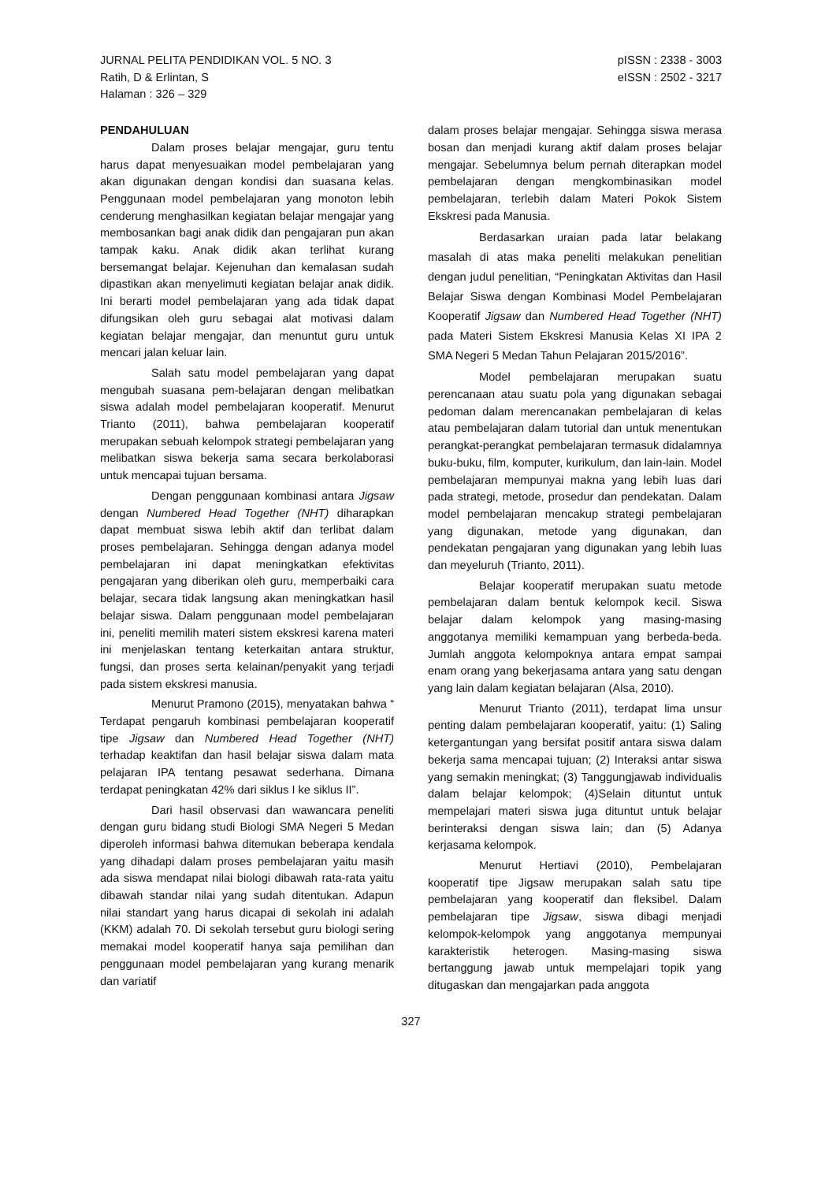JURNAL PELITA PENDIDIKAN VOL. 5 NO. 3
Ratih, D & Erlintan, S
Halaman : 326 – 329
pISSN : 2338 - 3003
eISSN : 2502 - 3217
PENDAHULUAN
Dalam proses belajar mengajar, guru tentu harus dapat menyesuaikan model pembelajaran yang akan digunakan dengan kondisi dan suasana kelas. Penggunaan model pembelajaran yang monoton lebih cenderung menghasilkan kegiatan belajar mengajar yang membosankan bagi anak didik dan pengajaran pun akan tampak kaku. Anak didik akan terlihat kurang bersemangat belajar. Kejenuhan dan kemalasan sudah dipastikan akan menyelimuti kegiatan belajar anak didik. Ini berarti model pembelajaran yang ada tidak dapat difungsikan oleh guru sebagai alat motivasi dalam kegiatan belajar mengajar, dan menuntut guru untuk mencari jalan keluar lain.
Salah satu model pembelajaran yang dapat mengubah suasana pem-belajaran dengan melibatkan siswa adalah model pembelajaran kooperatif. Menurut Trianto (2011), bahwa pembelajaran kooperatif merupakan sebuah kelompok strategi pembelajaran yang melibatkan siswa bekerja sama secara berkolaborasi untuk mencapai tujuan bersama.
Dengan penggunaan kombinasi antara Jigsaw dengan Numbered Head Together (NHT) diharapkan dapat membuat siswa lebih aktif dan terlibat dalam proses pembelajaran. Sehingga dengan adanya model pembelajaran ini dapat meningkatkan efektivitas pengajaran yang diberikan oleh guru, memperbaiki cara belajar, secara tidak langsung akan meningkatkan hasil belajar siswa. Dalam penggunaan model pembelajaran ini, peneliti memilih materi sistem ekskresi karena materi ini menjelaskan tentang keterkaitan antara struktur, fungsi, dan proses serta kelainan/penyakit yang terjadi pada sistem ekskresi manusia.
Menurut Pramono (2015), menyatakan bahwa “ Terdapat pengaruh kombinasi pembelajaran kooperatif tipe Jigsaw dan Numbered Head Together (NHT) terhadap keaktifan dan hasil belajar siswa dalam mata pelajaran IPA tentang pesawat sederhana. Dimana terdapat peningkatan 42% dari siklus I ke siklus II”.
Dari hasil observasi dan wawancara peneliti dengan guru bidang studi Biologi SMA Negeri 5 Medan diperoleh informasi bahwa ditemukan beberapa kendala yang dihadapi dalam proses pembelajaran yaitu masih ada siswa mendapat nilai biologi dibawah rata-rata yaitu dibawah standar nilai yang sudah ditentukan. Adapun nilai standart yang harus dicapai di sekolah ini adalah (KKM) adalah 70. Di sekolah tersebut guru biologi sering memakai model kooperatif hanya saja pemilihan dan penggunaan model pembelajaran yang kurang menarik dan variatif
dalam proses belajar mengajar. Sehingga siswa merasa bosan dan menjadi kurang aktif dalam proses belajar mengajar. Sebelumnya belum pernah diterapkan model pembelajaran dengan mengkombinasikan model pembelajaran, terlebih dalam Materi Pokok Sistem Ekskresi pada Manusia.
Berdasarkan uraian pada latar belakang masalah di atas maka peneliti melakukan penelitian dengan judul penelitian, “Peningkatan Aktivitas dan Hasil Belajar Siswa dengan Kombinasi Model Pembelajaran Kooperatif Jigsaw dan Numbered Head Together (NHT) pada Materi Sistem Ekskresi Manusia Kelas XI IPA 2 SMA Negeri 5 Medan Tahun Pelajaran 2015/2016”.
Model pembelajaran merupakan suatu perencanaan atau suatu pola yang digunakan sebagai pedoman dalam merencanakan pembelajaran di kelas atau pembelajaran dalam tutorial dan untuk menentukan perangkat-perangkat pembelajaran termasuk didalamnya buku-buku, film, komputer, kurikulum, dan lain-lain. Model pembelajaran mempunyai makna yang lebih luas dari pada strategi, metode, prosedur dan pendekatan. Dalam model pembelajaran mencakup strategi pembelajaran yang digunakan, metode yang digunakan, dan pendekatan pengajaran yang digunakan yang lebih luas dan meyeluruh (Trianto, 2011).
Belajar kooperatif merupakan suatu metode pembelajaran dalam bentuk kelompok kecil. Siswa belajar dalam kelompok yang masing-masing anggotanya memiliki kemampuan yang berbeda-beda. Jumlah anggota kelompoknya antara empat sampai enam orang yang bekerjasama antara yang satu dengan yang lain dalam kegiatan belajaran (Alsa, 2010).
Menurut Trianto (2011), terdapat lima unsur penting dalam pembelajaran kooperatif, yaitu: (1) Saling ketergantungan yang bersifat positif antara siswa dalam bekerja sama mencapai tujuan; (2) Interaksi antar siswa yang semakin meningkat; (3) Tanggungjawab individualis dalam belajar kelompok; (4)Selain dituntut untuk mempelajari materi siswa juga dituntut untuk belajar berinteraksi dengan siswa lain; dan (5) Adanya kerjasama kelompok.
Menurut Hertiavi (2010), Pembelajaran kooperatif tipe Jigsaw merupakan salah satu tipe pembelajaran yang kooperatif dan fleksibel. Dalam pembelajaran tipe Jigsaw, siswa dibagi menjadi kelompok-kelompok yang anggotanya mempunyai karakteristik heterogen. Masing-masing siswa bertanggung jawab untuk mempelajari topik yang ditugaskan dan mengajarkan pada anggota
327